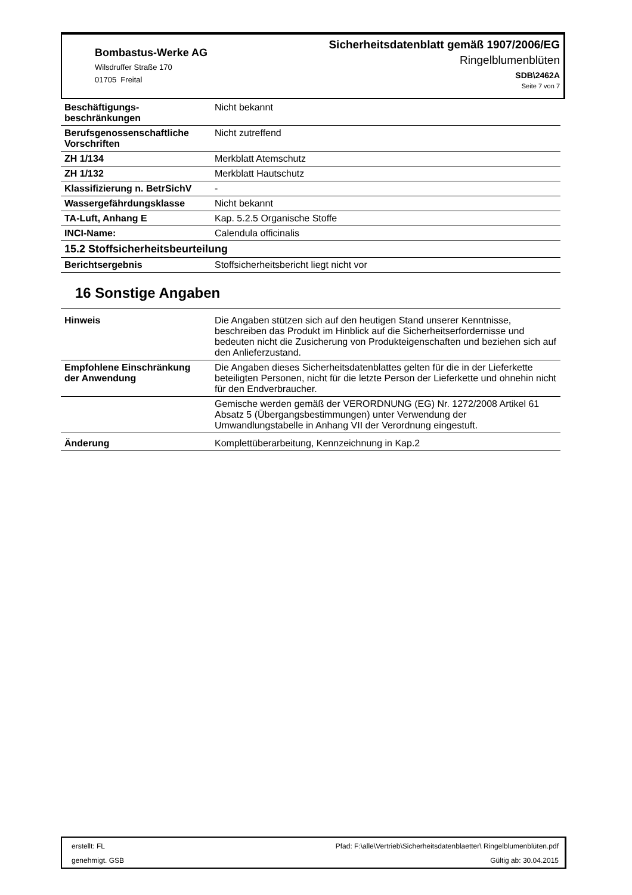Bombastus-Werke AG
Wilsdruffer Straße 170
01705 Freital
Sicherheitsdatenblatt gemäß 1907/2006/EG
Ringelblumenblüten
SDB\2462A
Seite 7 von 7
| Beschäftigungs- beschränkungen | Nicht bekannt |
| Berufsgenossenschaftliche Vorschriften | Nicht zutreffend |
| ZH 1/134 | Merkblatt Atemschutz |
| ZH 1/132 | Merkblatt Hautschutz |
| Klassifizierung n. BetrSichV | - |
| Wassergefährdungsklasse | Nicht bekannt |
| TA-Luft, Anhang E | Kap. 5.2.5 Organische Stoffe |
| INCI-Name: | Calendula officinalis |
| 15.2 Stoffsicherheitsbeurteilung | |
| Berichtsergebnis | Stoffsicherheitsbericht liegt nicht vor |
16 Sonstige Angaben
| Hinweis | Die Angaben stützen sich auf den heutigen Stand unserer Kenntnisse, beschreiben das Produkt im Hinblick auf die Sicherheitserfordernisse und bedeuten nicht die Zusicherung von Produkteigenschaften und beziehen sich auf den Anlieferzustand. |
| Empfohlene Einschränkung der Anwendung | Die Angaben dieses Sicherheitsdatenblattes gelten für die in der Lieferkette beteiligten Personen, nicht für die letzte Person der Lieferkette und ohnehin nicht für den Endverbraucher. |
| | Gemische werden gemäß der VERORDNUNG (EG) Nr. 1272/2008 Artikel 61 Absatz 5 (Übergangsbestimmungen) unter Verwendung der Umwandlungstabelle in Anhang VII der Verordnung eingestuft. |
| Änderung | Komplettüberarbeitung, Kennzeichnung in Kap.2 |
erstellt: FL
genehmigt. GSB
Pfad: F:\alle\Vertrieb\Sicherheitsdatenblaetter\ Ringelblumenblüten.pdf
Gültig ab: 30.04.2015